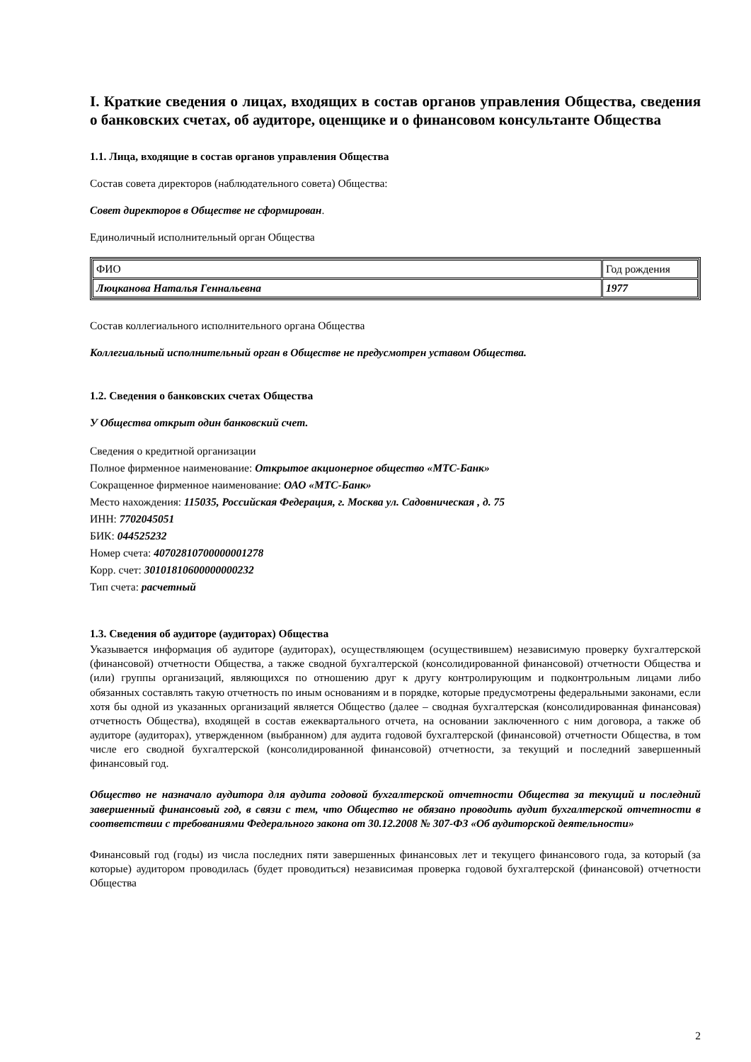I. Краткие сведения о лицах, входящих в состав органов управления Общества, сведения о банковских счетах, об аудиторе, оценщике и о финансовом консультанте Общества
1.1. Лица, входящие в состав органов управления Общества
Состав совета директоров (наблюдательного совета) Общества:
Совет директоров в Обществе не сформирован.
Единоличный исполнительный орган Общества
| ФИО | Год рождения |
| Люцканова Наталья Геннальевна | 1977 |
Состав коллегиального исполнительного органа Общества
Коллегиальный исполнительный орган в Обществе не предусмотрен уставом Общества.
1.2. Сведения о банковских счетах Общества
У Общества открыт один банковский счет.
Сведения о кредитной организации
Полное фирменное наименование: Открытое акционерное общество «МТС-Банк»
Сокращенное фирменное наименование: ОАО «МТС-Банк»
Место нахождения: 115035, Российская Федерация, г. Москва ул. Садовническая , д. 75
ИНН: 7702045051
БИК: 044525232
Номер счета: 40702810700000001278
Корр. счет: 30101810600000000232
Тип счета: расчетный
1.3. Сведения об аудиторе (аудиторах) Общества
Указывается информация об аудиторе (аудиторах), осуществляющем (осуществившем) независимую проверку бухгалтерской (финансовой) отчетности Общества, а также сводной бухгалтерской (консолидированной финансовой) отчетности Общества и (или) группы организаций, являющихся по отношению друг к другу контролирующим и подконтрольным лицами либо обязанных составлять такую отчетность по иным основаниям и в порядке, которые предусмотрены федеральными законами, если хотя бы одной из указанных организаций является Общество (далее – сводная бухгалтерская (консолидированная финансовая) отчетность Общества), входящей в состав ежеквартального отчета, на основании заключенного с ним договора, а также об аудиторе (аудиторах), утвержденном (выбранном) для аудита годовой бухгалтерской (финансовой) отчетности Общества, в том числе его сводной бухгалтерской (консолидированной финансовой) отчетности, за текущий и последний завершенный финансовый год.
Общество не назначало аудитора для аудита годовой бухгалтерской отчетности Общества за текущий и последний завершенный финансовый год, в связи с тем, что Общество не обязано проводить аудит бухгалтерской отчетности в соответствии с требованиями Федерального закона от 30.12.2008 № 307-ФЗ «Об аудиторской деятельности»
Финансовый год (годы) из числа последних пяти завершенных финансовых лет и текущего финансового года, за который (за которые) аудитором проводилась (будет проводиться) независимая проверка годовой бухгалтерской (финансовой) отчетности Общества
2